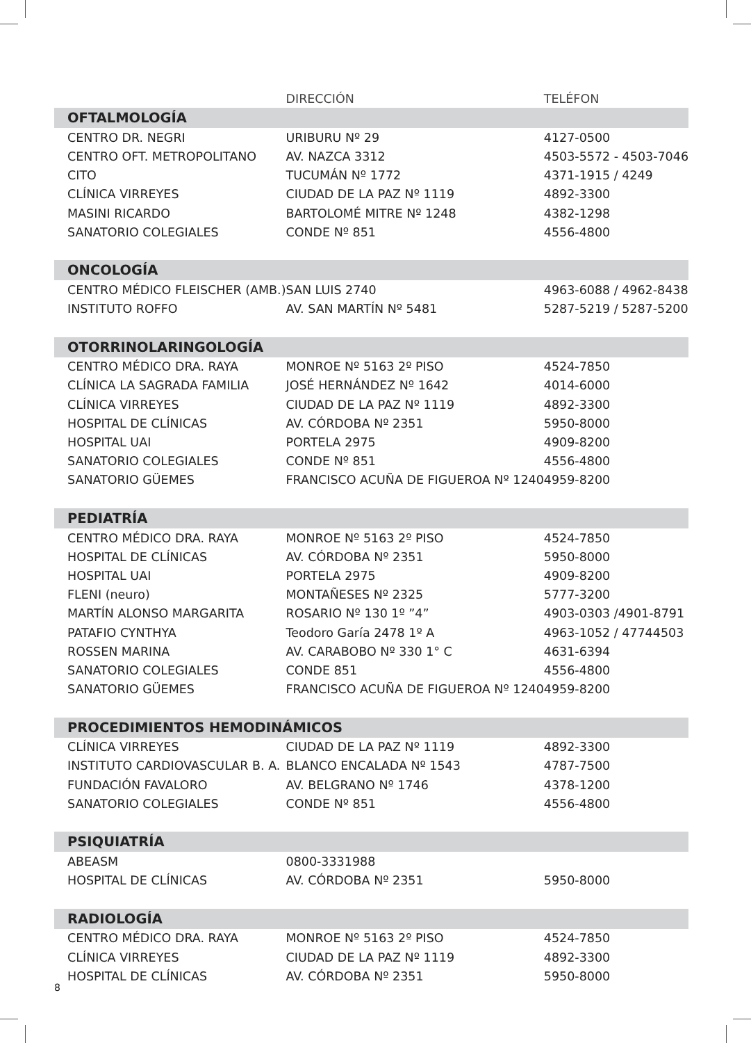| | DIRECCIÓN | TELÉFON |
| --- | --- | --- |
| OFTALMOLOGÍA | | |
| CENTRO DR. NEGRI | URIBURU Nº 29 | 4127-0500 |
| CENTRO OFT. METROPOLITANO | AV. NAZCA 3312 | 4503-5572 - 4503-7046 |
| CITO | TUCUMÁN Nº 1772 | 4371-1915 / 4249 |
| CLÍNICA VIRREYES | CIUDAD DE LA PAZ Nº 1119 | 4892-3300 |
| MASINI RICARDO | BARTOLOMÉ MITRE Nº 1248 | 4382-1298 |
| SANATORIO COLEGIALES | CONDE Nº 851 | 4556-4800 |
| ONCOLOGÍA | | |
| CENTRO MÉDICO FLEISCHER (AMB.) | SAN LUIS 2740 | 4963-6088 / 4962-8438 |
| INSTITUTO ROFFO | AV. SAN MARTÍN Nº 5481 | 5287-5219 / 5287-5200 |
| OTORRINOLARINGOLOGÍA | | |
| CENTRO MÉDICO DRA. RAYA | MONROE Nº 5163 2º PISO | 4524-7850 |
| CLÍNICA LA SAGRADA FAMILIA | JOSÉ HERNÁNDEZ Nº 1642 | 4014-6000 |
| CLÍNICA VIRREYES | CIUDAD DE LA PAZ Nº 1119 | 4892-3300 |
| HOSPITAL DE CLÍNICAS | AV. CÓRDOBA Nº 2351 | 5950-8000 |
| HOSPITAL UAI | PORTELA 2975 | 4909-8200 |
| SANATORIO COLEGIALES | CONDE Nº 851 | 4556-4800 |
| SANATORIO GÜEMES | FRANCISCO ACUÑA DE FIGUEROA Nº 1240 | 4959-8200 |
| PEDIATRÍA | | |
| CENTRO MÉDICO DRA. RAYA | MONROE Nº 5163 2º PISO | 4524-7850 |
| HOSPITAL DE CLÍNICAS | AV. CÓRDOBA Nº 2351 | 5950-8000 |
| HOSPITAL UAI | PORTELA 2975 | 4909-8200 |
| FLENI (neuro) | MONTAÑESES Nº 2325 | 5777-3200 |
| MARTÍN ALONSO MARGARITA | ROSARIO Nº 130 1º ”4” | 4903-0303 /4901-8791 |
| PATAFIO CYNTHYA | Teodoro Garía 2478 1º A | 4963-1052 / 47744503 |
| ROSSEN MARINA | AV. CARABOBO Nº 330 1° C | 4631-6394 |
| SANATORIO COLEGIALES | CONDE 851 | 4556-4800 |
| SANATORIO GÜEMES | FRANCISCO ACUÑA DE FIGUEROA Nº 1240 | 4959-8200 |
| PROCEDIMIENTOS HEMODINÁMICOS | | |
| CLÍNICA VIRREYES | CIUDAD DE LA PAZ Nº 1119 | 4892-3300 |
| INSTITUTO CARDIOVASCULAR B. A. | BLANCO ENCALADA Nº 1543 | 4787-7500 |
| FUNDACIÓN FAVALORO | AV. BELGRANO Nº 1746 | 4378-1200 |
| SANATORIO COLEGIALES | CONDE Nº 851 | 4556-4800 |
| PSIQUIATRÍA | | |
| ABEASM | 0800-3331988 | |
| HOSPITAL DE CLÍNICAS | AV. CÓRDOBA Nº 2351 | 5950-8000 |
| RADIOLOGÍA | | |
| CENTRO MÉDICO DRA. RAYA | MONROE Nº 5163 2º PISO | 4524-7850 |
| CLÍNICA VIRREYES | CIUDAD DE LA PAZ Nº 1119 | 4892-3300 |
| HOSPITAL DE CLÍNICAS | AV. CÓRDOBA Nº 2351 | 5950-8000 |
8